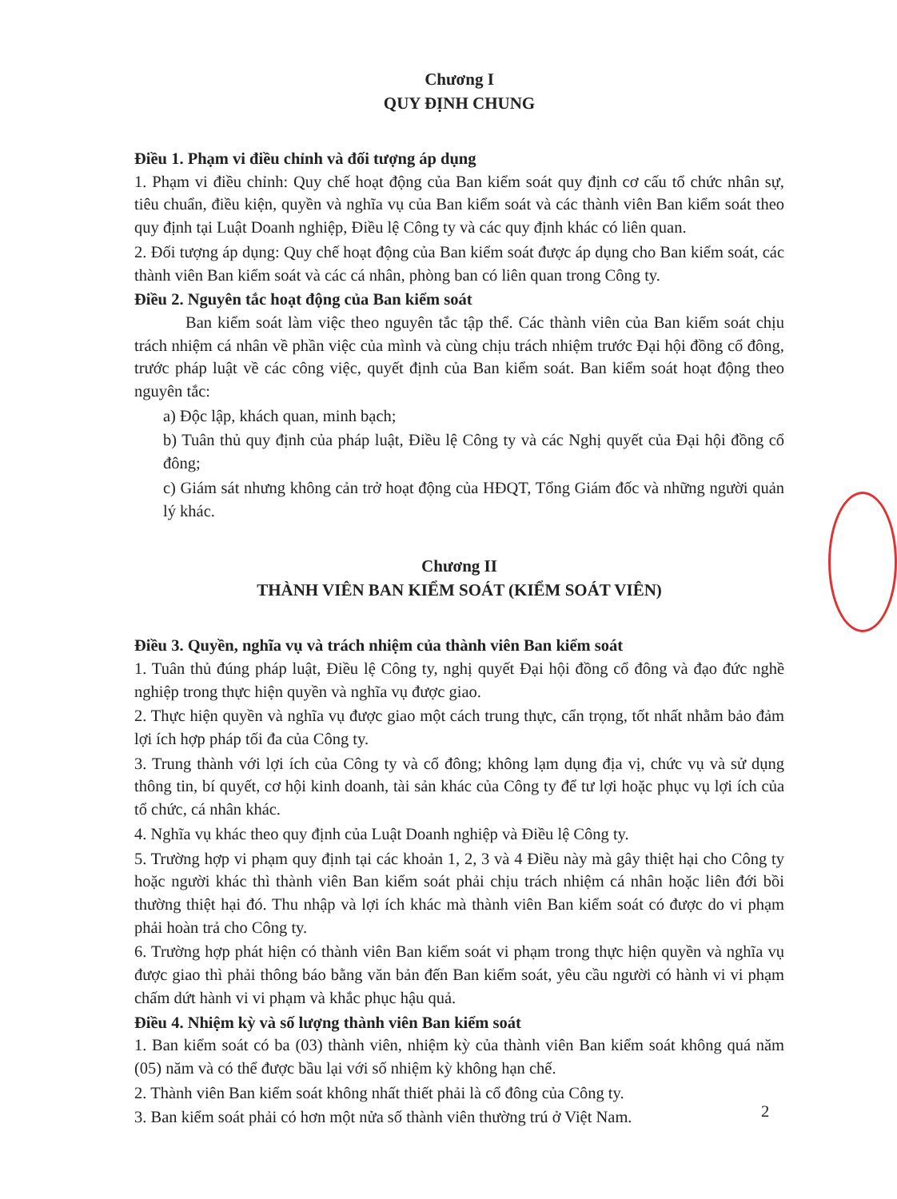Chương I
QUY ĐỊNH CHUNG
Điều 1. Phạm vi điều chỉnh và đối tượng áp dụng
1. Phạm vi điều chỉnh: Quy chế hoạt động của Ban kiểm soát quy định cơ cấu tổ chức nhân sự, tiêu chuẩn, điều kiện, quyền và nghĩa vụ của Ban kiểm soát và các thành viên Ban kiểm soát theo quy định tại Luật Doanh nghiệp, Điều lệ Công ty và các quy định khác có liên quan.
2. Đối tượng áp dụng: Quy chế hoạt động của Ban kiểm soát được áp dụng cho Ban kiểm soát, các thành viên Ban kiểm soát và các cá nhân, phòng ban có liên quan trong Công ty.
Điều 2. Nguyên tắc hoạt động của Ban kiểm soát
Ban kiểm soát làm việc theo nguyên tắc tập thể. Các thành viên của Ban kiểm soát chịu trách nhiệm cá nhân về phần việc của mình và cùng chịu trách nhiệm trước Đại hội đồng cổ đông, trước pháp luật về các công việc, quyết định của Ban kiểm soát. Ban kiểm soát hoạt động theo nguyên tắc:
a) Độc lập, khách quan, minh bạch;
b) Tuân thủ quy định của pháp luật, Điều lệ Công ty và các Nghị quyết của Đại hội đồng cổ đông;
c) Giám sát nhưng không cản trở hoạt động của HĐQT, Tổng Giám đốc và những người quản lý khác.
Chương II
THÀNH VIÊN BAN KIỂM SOÁT (KIỂM SOÁT VIÊN)
Điều 3. Quyền, nghĩa vụ và trách nhiệm của thành viên Ban kiểm soát
1. Tuân thủ đúng pháp luật, Điều lệ Công ty, nghị quyết Đại hội đồng cổ đông và đạo đức nghề nghiệp trong thực hiện quyền và nghĩa vụ được giao.
2. Thực hiện quyền và nghĩa vụ được giao một cách trung thực, cẩn trọng, tốt nhất nhằm bảo đảm lợi ích hợp pháp tối đa của Công ty.
3. Trung thành với lợi ích của Công ty và cổ đông; không lạm dụng địa vị, chức vụ và sử dụng thông tin, bí quyết, cơ hội kinh doanh, tài sản khác của Công ty để tư lợi hoặc phục vụ lợi ích của tổ chức, cá nhân khác.
4. Nghĩa vụ khác theo quy định của Luật Doanh nghiệp và Điều lệ Công ty.
5. Trường hợp vi phạm quy định tại các khoản 1, 2, 3 và 4 Điều này mà gây thiệt hại cho Công ty hoặc người khác thì thành viên Ban kiểm soát phải chịu trách nhiệm cá nhân hoặc liên đới bồi thường thiệt hại đó. Thu nhập và lợi ích khác mà thành viên Ban kiểm soát có được do vi phạm phải hoàn trả cho Công ty.
6. Trường hợp phát hiện có thành viên Ban kiểm soát vi phạm trong thực hiện quyền và nghĩa vụ được giao thì phải thông báo bằng văn bản đến Ban kiểm soát, yêu cầu người có hành vi vi phạm chấm dứt hành vi vi phạm và khắc phục hậu quả.
Điều 4. Nhiệm kỳ và số lượng thành viên Ban kiểm soát
1. Ban kiểm soát có ba (03) thành viên, nhiệm kỳ của thành viên Ban kiểm soát không quá năm (05) năm và có thể được bầu lại với số nhiệm kỳ không hạn chế.
2. Thành viên Ban kiểm soát không nhất thiết phải là cổ đông của Công ty.
3. Ban kiểm soát phải có hơn một nửa số thành viên thường trú ở Việt Nam.
2